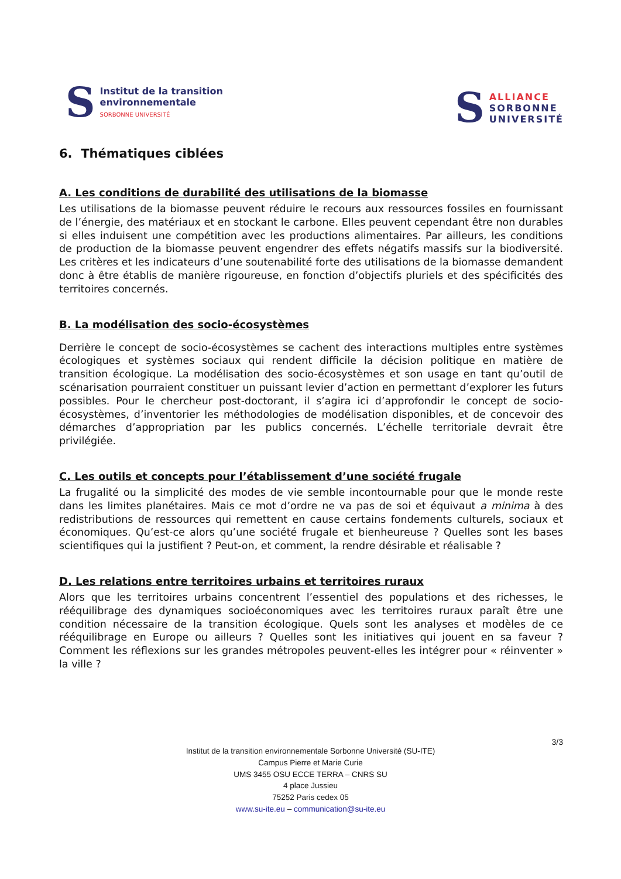S
Institut de la transition
environnementale
SORBONNE UNIVERSITÉ
S
ALLIANCE
SORBONNE
UNIVERSITÉ
6. Thématiques ciblées
A. Les conditions de durabilité des utilisations de la biomasse
Les utilisations de la biomasse peuvent réduire le recours aux ressources fossiles en fournissant de l’énergie, des matériaux et en stockant le carbone. Elles peuvent cependant être non durables si elles induisent une compétition avec les productions alimentaires. Par ailleurs, les conditions de production de la biomasse peuvent engendrer des effets négatifs massifs sur la biodiversité. Les critères et les indicateurs d’une soutenabilité forte des utilisations de la biomasse demandent donc à être établis de manière rigoureuse, en fonction d’objectifs pluriels et des spécificités des territoires concernés.
B. La modélisation des socio-écosystèmes
Derrière le concept de socio-écosystèmes se cachent des interactions multiples entre systèmes écologiques et systèmes sociaux qui rendent difficile la décision politique en matière de transition écologique. La modélisation des socio-écosystèmes et son usage en tant qu’outil de scénarisation pourraient constituer un puissant levier d’action en permettant d’explorer les futurs possibles. Pour le chercheur post-doctorant, il s’agira ici d’approfondir le concept de socio-écosystèmes, d’inventorier les méthodologies de modélisation disponibles, et de concevoir des démarches d’appropriation par les publics concernés. L’échelle territoriale devrait être privilégiée.
C. Les outils et concepts pour l’établissement d’une société frugale
La frugalité ou la simplicité des modes de vie semble incontournable pour que le monde reste dans les limites planétaires. Mais ce mot d’ordre ne va pas de soi et équivaut a minima à des redistributions de ressources qui remettent en cause certains fondements culturels, sociaux et économiques. Qu’est-ce alors qu’une société frugale et bienheureuse ? Quelles sont les bases scientifiques qui la justifient ? Peut-on, et comment, la rendre désirable et réalisable ?
D. Les relations entre territoires urbains et territoires ruraux
Alors que les territoires urbains concentrent l’essentiel des populations et des richesses, le rééquilibrage des dynamiques socioéconomiques avec les territoires ruraux paraît être une condition nécessaire de la transition écologique. Quels sont les analyses et modèles de ce rééquilibrage en Europe ou ailleurs ? Quelles sont les initiatives qui jouent en sa faveur ? Comment les réflexions sur les grandes métropoles peuvent-elles les intégrer pour « réinventer » la ville ?
3/3
Institut de la transition environnementale Sorbonne Université (SU-ITE)
Campus Pierre et Marie Curie
UMS 3455 OSU ECCE TERRA – CNRS SU
4 place Jussieu
75252 Paris cedex 05
www.su-ite.eu – communication@su-ite.eu